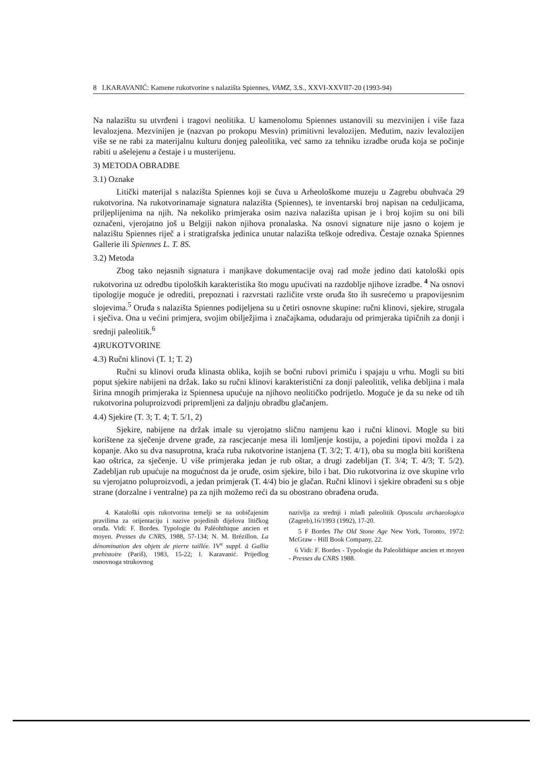8 I.KARAVANIĆ: Kamene rukotvorine s nalazišta Spiennes, VAMZ, 3.S., XXVI-XXVII7-20 (1993-94)
Na nalazištu su utvrđeni i tragovi neolitika. U kamenolomu Spiennes ustanovili su mezvinijen i više faza levalozjena. Mezvinijen je (nazvan po prokopu Mesvin) primitivni levalozijen. Međutim, naziv levalozijen više se ne rabi za materijalnu kulturu donjeg paleolitika, već samo za tehniku izradbe oruđa koja se počinje rabiti u ašelejenu a čestaje i u musterijenu.
3) METODA OBRADBE
3.1) Oznake
Litički materijal s nalazišta Spiennes koji se čuva u Arheološkome muzeju u Zagrebu obuhvaća 29 rukotvorina. Na rukotvorinamaje signatura nalazišta (Spiennes), te inventarski broj napisan na ceduljicama, priljeplijenima na njih. Na nekoliko primjeraka osim naziva nalazišta upisan je i broj kojim su oni bili označeni, vjerojatno još u Belgiji nakon njihova pronalaska. Na osnovi signature nije jasno o kojem je nalazištu Spiennes riječ a i stratigrafska jedinica unutar nalazišta teškoje odrediva. Čestaje oznaka Spiennes Gallerie ili Spiennes L. T. 8S.
3.2) Metoda
Zbog tako nejasnih signatura i manjkave dokumentacije ovaj rad može jedino dati katološki opis rukotvorina uz odredbu tipoloških karakteristika što mogu upućivati na razdoblje njihove izradbe. <sup>4</sup> Na osnovi tipologije moguće je odrediti, prepoznati i razvrstati različite vrste oruđa što ih susrećemo u prapovijesnim slojevima.<sup>5</sup> Oruđa s nalazišta Spiennes podijeljena su u četiri osnovne skupine: ručni klinovi, sjekire, strugala i sječiva. Ona u većini primjera, svojim obilježjima i značajkama, odudaraju od primjeraka tipičnih za donji i srednji paleolitik.<sup>6</sup>
4)RUKOTVORINE
4.3) Ručni klinovi (T. 1; T. 2)
Ručni su klinovi oruđa klinasta oblika, kojih se bočni rubovi primiču i spajaju u vrhu. Mogli su biti poput sjekire nabijeni na držak. Iako su ručni klinovi karakteristični za donji paleolitik, velika debljina i mala širina mnogih primjeraka iz Spiennesa upućuje na njihovo neolitičko podrijetlo. Moguće je da su neke od tih rukotvorina poluproizvodi pripremljeni za daljnju obradbu glačanjem.
4.4) Sjekire (T. 3; T. 4; T. 5/1, 2)
Sjekire, nabijene na držak imale su vjerojatno sličnu namjenu kao i ručni klinovi. Mogle su biti korištene za sječenje drvene građe, za rascjecanje mesa ili lomljenje kostiju, a pojedini tipovi možda i za kopanje. Ako su dva nasuprotna, kraća ruba rukotvorine istanjena (T. 3/2; T. 4/1), oba su mogla biti korištena kao oštrica, za sječenje. U više primjeraka jedan je rub oštar, a drugi zadebljan (T. 3/4; T. 4/3; T. 5/2). Zadebljan rub upućuje na mogućnost da je oruđe, osim sjekire, bilo i bat. Dio rukotvorina iz ove skupine vrlo su vjerojatno poluproizvodi, a jedan primjerak (T. 4/4) bio je glačan. Ručni klinovi i sjekire obrađeni su s obje strane (dorzalne i ventralne) pa za njih možemo reći da su obostrano obrađena oruđa.
4. Kataloški opis rukotvorina temelji se na uobičajenim pravilima za orijentaciju i nazive pojedinih dijelova litičkog oruđa. Vidi: F. Bordes. Typologie du Paléohthique ancien et moyen. Presses du CNRS, 1988, 57-134; N. M. Brézillon. La dénomination des objets de pierre taillée. IV<sup>e</sup> suppl. ă Gallia prehistoire (Pariš), 1983, 15-22; I. Karavanić. Prijedlog osnovnoga strukovnog
nazivlja za srednji i mlađi paleolitik Opuscula archaeologica (Zagreb),16/1993 (1992), 17-20.
5 F Bordes The Old Stone Age New York, Toronto, 1972: McGraw - Hill Book Company, 22.
6 Vidi: F. Bordes - Typologie du Paleolithique ancien et moyen - Presses du CNRS 1988.